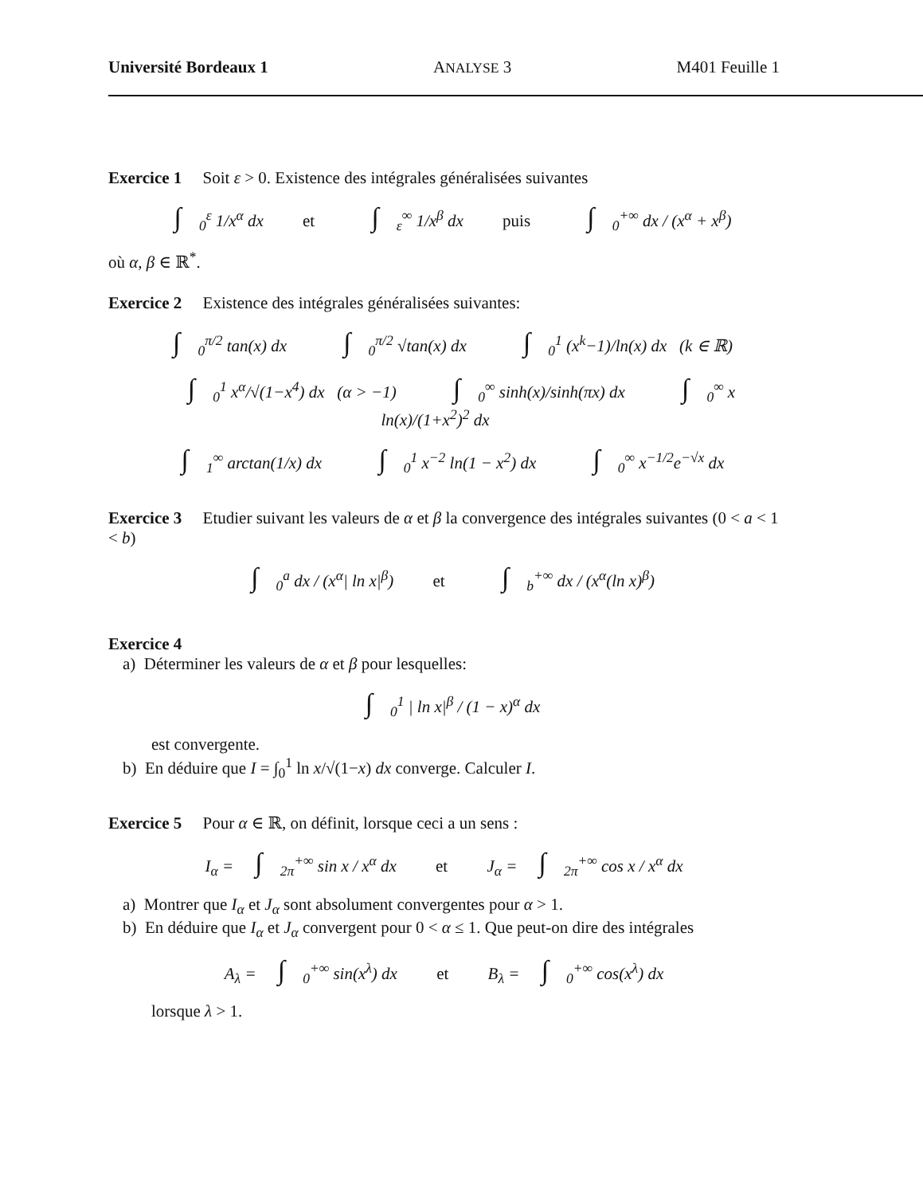Université Bordeaux 1 ANALYSE 3 M401 Feuille 1
Exercice 1 Soit ε > 0. Existence des intégrales généralisées suivantes
∫<sub>0</sub><sup>ε</sup> 1/x<sup>α</sup> dx et ∫<sub>ε</sub><sup>∞</sup> 1/x<sup>β</sup> dx puis ∫<sub>0</sub><sup>+∞</sup> dx / (x<sup>α</sup> + x<sup>β</sup>)
où α, β ∈ ℝ<sup>*</sup>.
Exercice 2 Existence des intégrales généralisées suivantes:
∫<sub>0</sub><sup>π/2</sup> tan(x) dx ∫<sub>0</sub><sup>π/2</sup> √tan(x) dx ∫<sub>0</sub><sup>1</sup> (x<sup>k</sup>−1)/ln(x) dx (k ∈ ℝ)
∫<sub>0</sub><sup>1</sup> x<sup>α</sup>/√(1−x<sup>4</sup>) dx (α > −1) ∫<sub>0</sub><sup>∞</sup> sinh(x)/sinh(πx) dx ∫<sub>0</sub><sup>∞</sup> x ln(x)/(1+x<sup>2</sup>)<sup>2</sup> dx
∫<sub>1</sub><sup>∞</sup> arctan(1/x) dx ∫<sub>0</sub><sup>1</sup> x<sup>−2</sup> ln(1 − x<sup>2</sup>) dx ∫<sub>0</sub><sup>∞</sup> x<sup>−1/2</sup>e<sup>−√x</sup> dx
Exercice 3 Etudier suivant les valeurs de α et β la convergence des intégrales suivantes (0 < a < 1 < b)
∫<sub>0</sub><sup>a</sup> dx / (x<sup>α</sup>| ln x|<sup>β</sup>) et ∫<sub>b</sub><sup>+∞</sup> dx / (x<sup>α</sup>(ln x)<sup>β</sup>)
Exercice 4
a) Déterminer les valeurs de α et β pour lesquelles:
∫<sub>0</sub><sup>1</sup> | ln x|<sup>β</sup> / (1 − x)<sup>α</sup> dx
est convergente.
b) En déduire que I = ∫<sub>0</sub><sup>1</sup> ln x/√(1−x) dx converge. Calculer I.
Exercice 5 Pour α ∈ ℝ, on définit, lorsque ceci a un sens :
I<sub>α</sub> = ∫<sub>2π</sub><sup>+∞</sup> sin x / x<sup>α</sup> dx et J<sub>α</sub> = ∫<sub>2π</sub><sup>+∞</sup> cos x / x<sup>α</sup> dx
a) Montrer que I<sub>α</sub> et J<sub>α</sub> sont absolument convergentes pour α > 1.
b) En déduire que I<sub>α</sub> et J<sub>α</sub> convergent pour 0 < α ≤ 1. Que peut-on dire des intégrales
A<sub>λ</sub> = ∫<sub>0</sub><sup>+∞</sup> sin(x<sup>λ</sup>) dx et B<sub>λ</sub> = ∫<sub>0</sub><sup>+∞</sup> cos(x<sup>λ</sup>) dx
lorsque λ > 1.